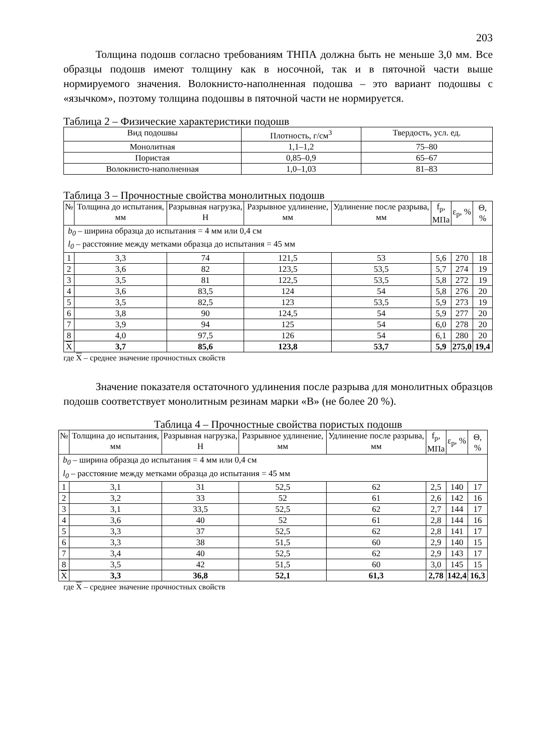203
Толщина подошв согласно требованиям ТНПА должна быть не меньше 3,0 мм. Все образцы подошв имеют толщину как в носочной, так и в пяточной части выше нормируемого значения. Волокнисто-наполненная подошва – это вариант подошвы с «язычком», поэтому толщина подошвы в пяточной части не нормируется.
Таблица 2 – Физические характеристики подошв
| Вид подошвы | Плотность, г/см<sup>3</sup> | Твердость, усл. ед. |
| --- | --- | --- |
| Монолитная | 1,1–1,2 | 75–80 |
| Пористая | 0,85–0,9 | 65–67 |
| Волокнисто-наполненная | 1,0–1,03 | 81–83 |
Таблица 3 – Прочностные свойства монолитных подошв
| № | Толщина до испытания, мм | Разрывная нагрузка, Н | Разрывное удлинение, мм | Удлинение после разрыва, мм | f<sub>p</sub>, МПа | ε<sub>p</sub>, % | Θ, % |
| --- | --- | --- | --- | --- | --- | --- | --- |
| b<sub>0</sub> – ширина образца до испытания = 4 мм или 0,4 см l<sub>0</sub> – расстояние между метками образца до испытания = 45 мм | | | | | | | |
| 1 | 3,3 | 74 | 121,5 | 53 | 5,6 | 270 | 18 |
| 2 | 3,6 | 82 | 123,5 | 53,5 | 5,7 | 274 | 19 |
| 3 | 3,5 | 81 | 122,5 | 53,5 | 5,8 | 272 | 19 |
| 4 | 3,6 | 83,5 | 124 | 54 | 5,8 | 276 | 20 |
| 5 | 3,5 | 82,5 | 123 | 53,5 | 5,9 | 273 | 19 |
| 6 | 3,8 | 90 | 124,5 | 54 | 5,9 | 277 | 20 |
| 7 | 3,9 | 94 | 125 | 54 | 6,0 | 278 | 20 |
| 8 | 4,0 | 97,5 | 126 | 54 | 6,1 | 280 | 20 |
| X | 3,7 | 85,6 | 123,8 | 53,7 | 5,9 | 275,0 | 19,4 |
где X – среднее значение прочностных свойств
Значение показателя остаточного удлинения после разрыва для монолитных образцов подошв соответствует монолитным резинам марки «В» (не более 20 %).
Таблица 4 – Прочностные свойства пористых подошв
| № | Толщина до испытания, мм | Разрывная нагрузка, Н | Разрывное удлинение, мм | Удлинение после разрыва, мм | f<sub>p</sub>, МПа | ε<sub>p</sub>, % | Θ, % |
| --- | --- | --- | --- | --- | --- | --- | --- |
| b<sub>0</sub> – ширина образца до испытания = 4 мм или 0,4 см l<sub>0</sub> – расстояние между метками образца до испытания = 45 мм | | | | | | | |
| 1 | 3,1 | 31 | 52,5 | 62 | 2,5 | 140 | 17 |
| 2 | 3,2 | 33 | 52 | 61 | 2,6 | 142 | 16 |
| 3 | 3,1 | 33,5 | 52,5 | 62 | 2,7 | 144 | 17 |
| 4 | 3,6 | 40 | 52 | 61 | 2,8 | 144 | 16 |
| 5 | 3,3 | 37 | 52,5 | 62 | 2,8 | 141 | 17 |
| 6 | 3,3 | 38 | 51,5 | 60 | 2,9 | 140 | 15 |
| 7 | 3,4 | 40 | 52,5 | 62 | 2,9 | 143 | 17 |
| 8 | 3,5 | 42 | 51,5 | 60 | 3,0 | 145 | 15 |
| X | 3,3 | 36,8 | 52,1 | 61,3 | 2,78 | 142,4 | 16,3 |
где X – среднее значение прочностных свойств